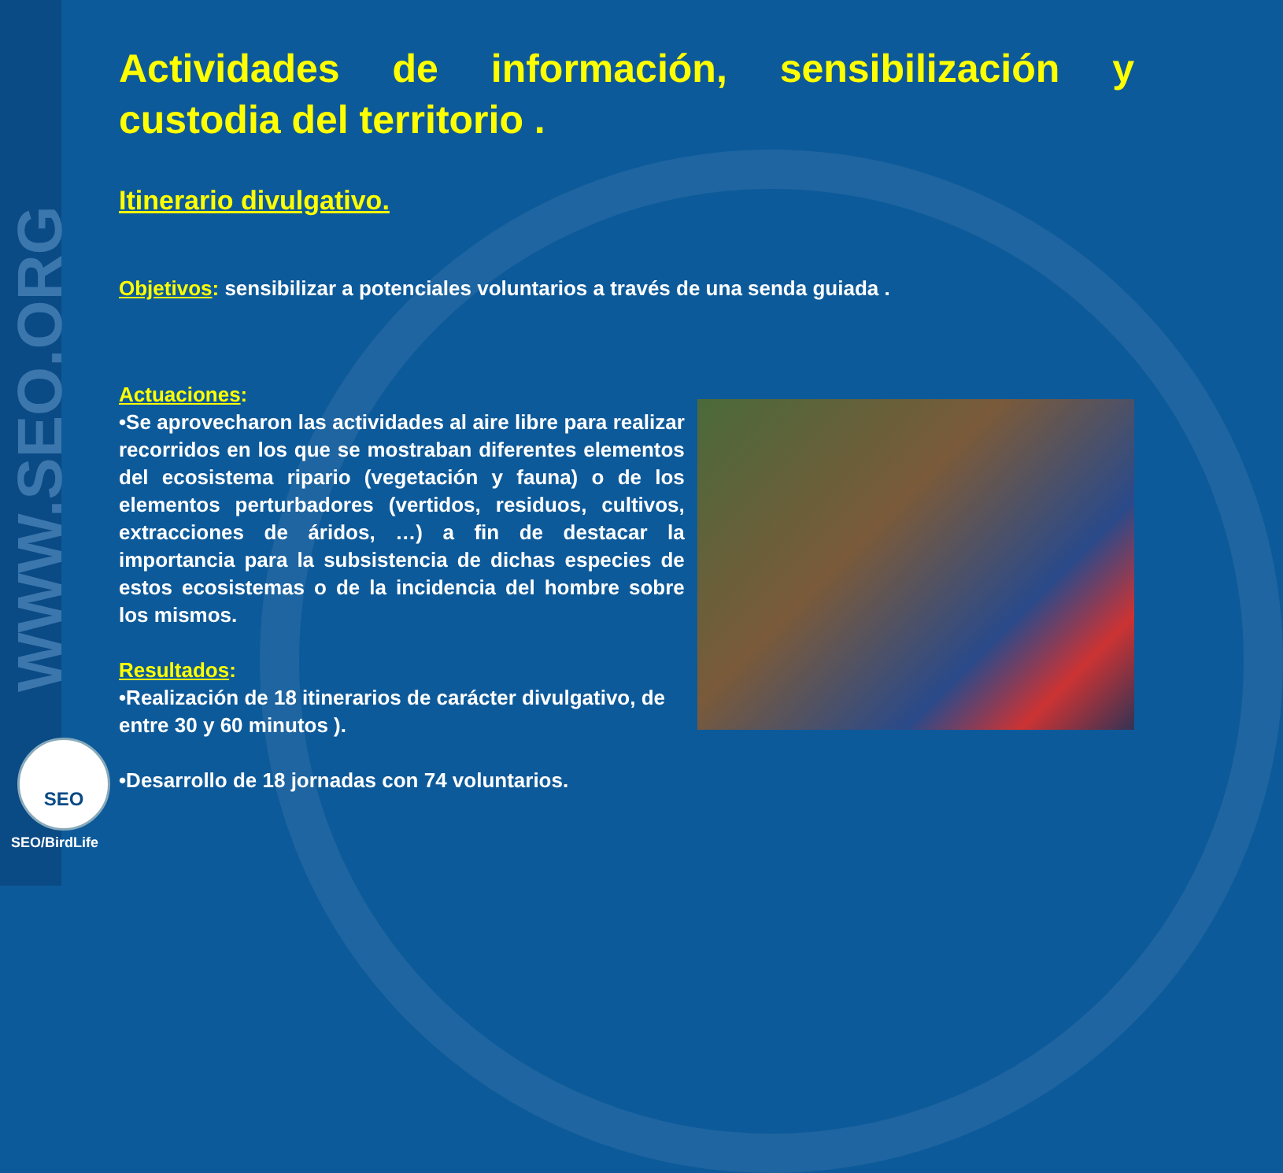WWW.SEO.ORG
SEO
SEO/BirdLife
Actividades de información, sensibilización y custodia del territorio .
Itinerario divulgativo.
Objetivos: sensibilizar a potenciales voluntarios a través de una senda guiada .
Actuaciones:
•Se aprovecharon las actividades al aire libre para realizar recorridos en los que se mostraban diferentes elementos del ecosistema ripario (vegetación y fauna) o de los elementos perturbadores (vertidos, residuos, cultivos, extracciones de áridos, …) a fin de destacar la importancia para la subsistencia de dichas especies de estos ecosistemas o de la incidencia del hombre sobre los mismos.
Resultados:
•Realización de 18 itinerarios de carácter divulgativo, de entre 30 y 60 minutos ).
•Desarrollo de 18 jornadas con 74 voluntarios.